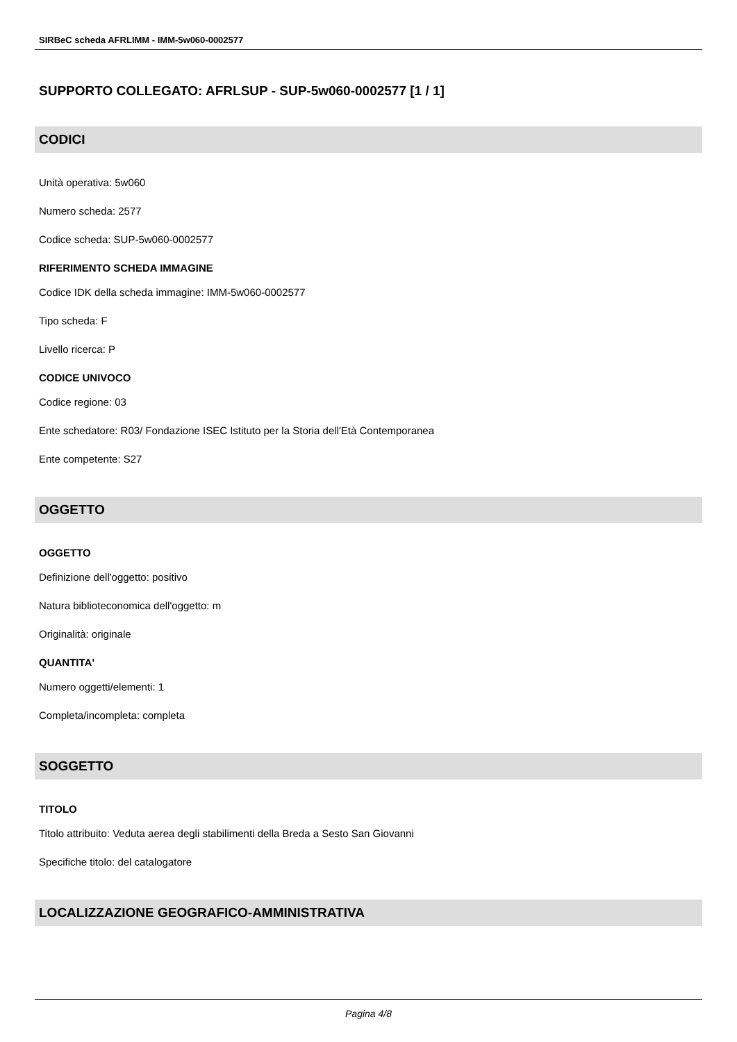SIRBeC scheda AFRLIMM - IMM-5w060-0002577
SUPPORTO COLLEGATO: AFRLSUP - SUP-5w060-0002577 [1 / 1]
CODICI
Unità operativa: 5w060
Numero scheda: 2577
Codice scheda: SUP-5w060-0002577
RIFERIMENTO SCHEDA IMMAGINE
Codice IDK della scheda immagine: IMM-5w060-0002577
Tipo scheda: F
Livello ricerca: P
CODICE UNIVOCO
Codice regione: 03
Ente schedatore: R03/ Fondazione ISEC Istituto per la Storia dell'Età Contemporanea
Ente competente: S27
OGGETTO
OGGETTO
Definizione dell'oggetto: positivo
Natura biblioteconomica dell'oggetto: m
Originalità: originale
QUANTITA'
Numero oggetti/elementi: 1
Completa/incompleta: completa
SOGGETTO
TITOLO
Titolo attribuito: Veduta aerea degli stabilimenti della Breda a Sesto San Giovanni
Specifiche titolo: del catalogatore
LOCALIZZAZIONE GEOGRAFICO-AMMINISTRATIVA
Pagina 4/8